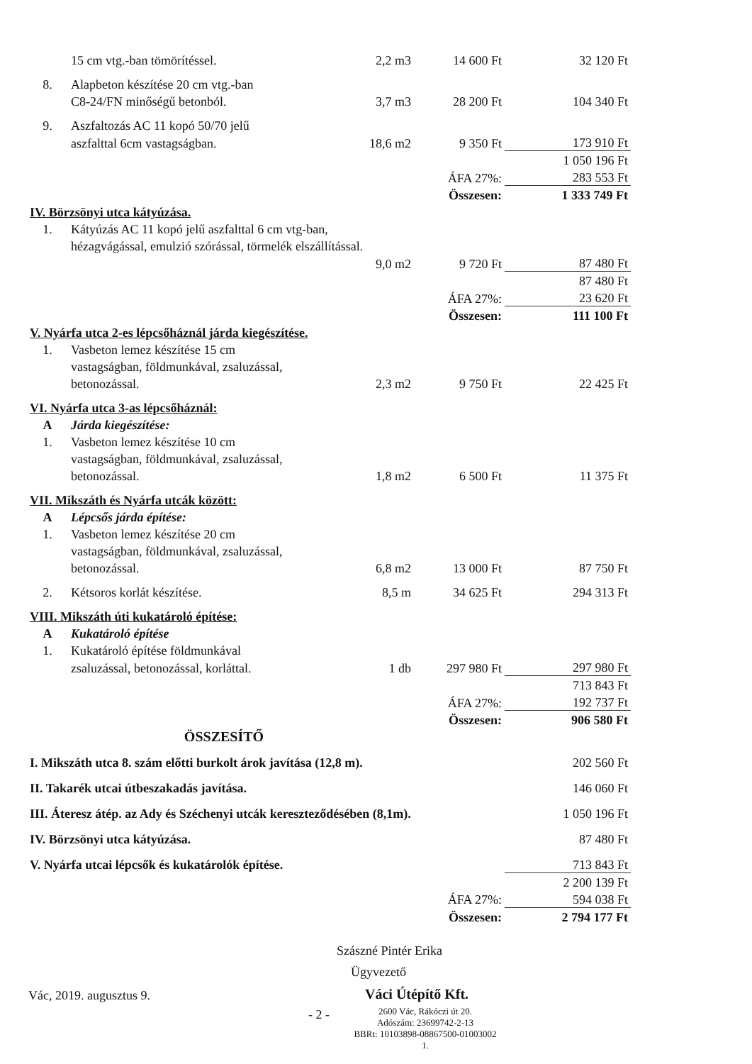| | 15 cm vtg.-ban tömörítéssel. | 2,2 m3 | 14 600 Ft | 32 120 Ft |
| 8. | Alapbeton készítése 20 cm vtg.-ban | | | |
| | C8-24/FN minőségű betonból. | 3,7 m3 | 28 200 Ft | 104 340 Ft |
| 9. | Aszfaltozás AC 11 kopó 50/70 jelű | | | |
| | aszfalttal 6cm vastagságban. | 18,6 m2 | 9 350 Ft | 173 910 Ft |
| | | | | 1 050 196 Ft |
| ÁFA 27%: | | | | 283 553 Ft |
| Összesen: | | | | 1 333 749 Ft |
| IV. Börzsönyi utca kátyúzása. | | | | |
| 1. | Kátyúzás AC 11 kopó jelű aszfalttal 6 cm vtg-ban, | | | |
| | hézagvágással, emulzió szórással, törmelék elszállítással. | | | |
| | | 9,0 m2 | 9 720 Ft | 87 480 Ft |
| | | | | 87 480 Ft |
| ÁFA 27%: | | | | 23 620 Ft |
| Összesen: | | | | 111 100 Ft |
| V. Nyárfa utca 2-es lépcsőháznál járda kiegészítése. | | | | |
| 1. | Vasbeton lemez készítése 15 cm | | | |
| | vastagságban, földmunkával, zsaluzással, | | | |
| | betonozással. | 2,3 m2 | 9 750 Ft | 22 425 Ft |
| VI. Nyárfa utca 3-as lépcsőháznál: | | | | |
| A | Járda kiegészítése: | | | |
| 1. | Vasbeton lemez készítése 10 cm | | | |
| | vastagságban, földmunkával, zsaluzással, | | | |
| | betonozással. | 1,8 m2 | 6 500 Ft | 11 375 Ft |
| VII. Mikszáth és Nyárfa utcák között: | | | | |
| A | Lépcsős járda építése: | | | |
| 1. | Vasbeton lemez készítése 20 cm | | | |
| | vastagságban, földmunkával, zsaluzással, | | | |
| | betonozással. | 6,8 m2 | 13 000 Ft | 87 750 Ft |
| 2. | Kétsoros korlát készítése. | 8,5 m | 34 625 Ft | 294 313 Ft |
| VIII. Mikszáth úti kukatároló építése: | | | | |
| A | Kukatároló építése | | | |
| 1. | Kukatároló építése földmunkával | | | |
| | zsaluzással, betonozással, korláttal. | 1 db | 297 980 Ft | 297 980 Ft |
| | | | | 713 843 Ft |
| ÁFA 27%: | | | | 192 737 Ft |
| Összesen: | | | | 906 580 Ft |
| ÖSSZESÍTŐ | | | | |
| I. Mikszáth utca 8. szám előtti burkolt árok javítása (12,8 m). | | | | 202 560 Ft |
| II. Takarék utcai útbeszakadás javítása. | | | | 146 060 Ft |
| III. Áteresz átép. az Ady és Széchenyi utcák kereszteződésében (8,1m). | | | | 1 050 196 Ft |
| IV. Börzsönyi utca kátyúzása. | | | | 87 480 Ft |
| V. Nyárfa utcai lépcsők és kukatárolók építése. | | | | 713 843 Ft |
| | | | | 2 200 139 Ft |
| ÁFA 27%: | | | | 594 038 Ft |
| Összesen: | | | | 2 794 177 Ft |
Szászné Pintér Erika
Ügyvezető
Vác, 2019. augusztus 9. Váci Útépítő Kft.
- 2 -
2600 Vác, Rákóczi út 20.
Adószám: 23699742-2-13
BBRt: 10103898-08867500-01003002
1.